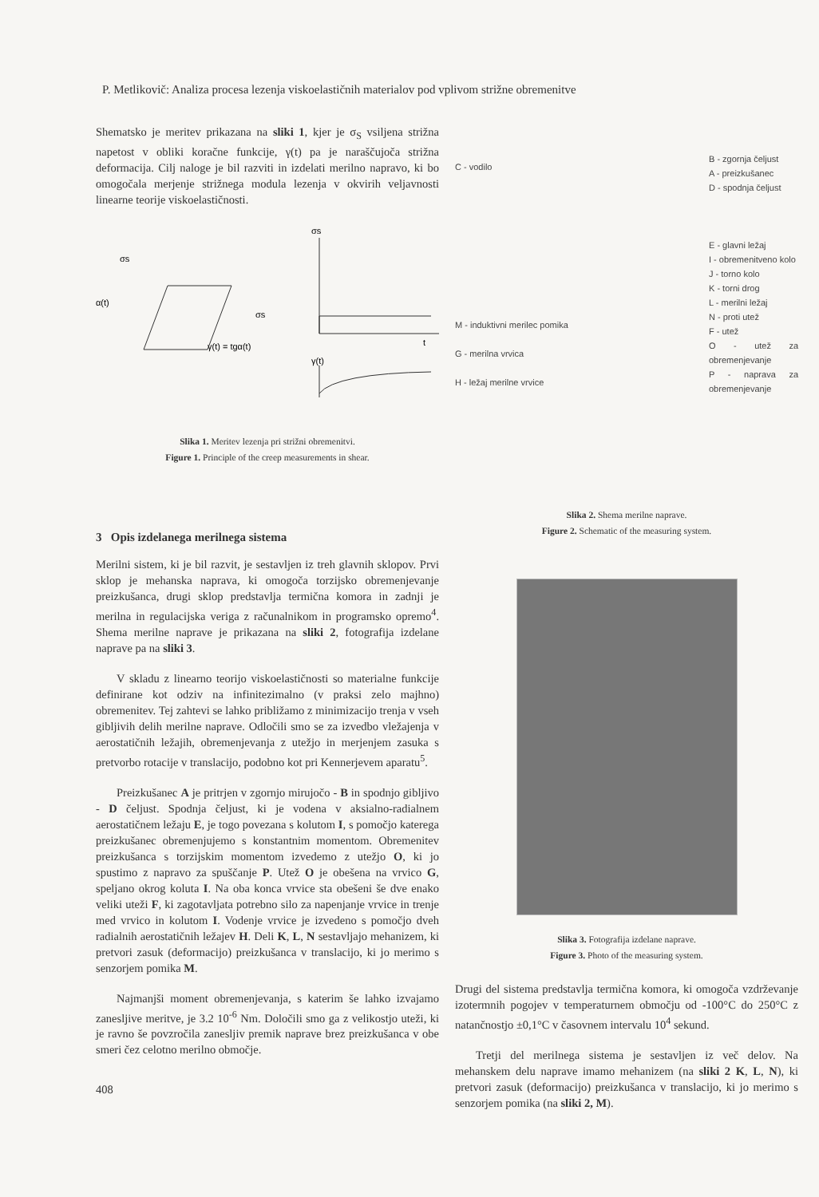P. Metlikovič: Analiza procesa lezenja viskoelastičnih materialov pod vplivom strižne obremenitve
Shematsko je meritev prikazana na sliki 1, kjer je σ<sub>S</sub> vsiljena strižna napetost v obliki koračne funkcije, γ(t) pa je naraščujoča strižna deformacija. Cilj naloge je bil razviti in izdelati merilno napravo, ki bo omogočala merjenje strižnega modula lezenja v okvirih veljavnosti linearne teorije viskoelastičnosti.
σs
α(t)
σs
γ(t) = tgα(t)
σs
t
γ(t)
Slika 1. Meritev lezenja pri strižni obremenitvi.
Figure 1. Principle of the creep measurements in shear.
3 Opis izdelanega merilnega sistema
Merilni sistem, ki je bil razvit, je sestavljen iz treh glavnih sklopov. Prvi sklop je mehanska naprava, ki omogoča torzijsko obremenjevanje preizkušanca, drugi sklop predstavlja termična komora in zadnji je merilna in regulacijska veriga z računalnikom in programsko opremo<sup>4</sup>. Shema merilne naprave je prikazana na sliki 2, fotografija izdelane naprave pa na sliki 3.
V skladu z linearno teorijo viskoelastičnosti so materialne funkcije definirane kot odziv na infinitezimalno (v praksi zelo majhno) obremenitev. Tej zahtevi se lahko približamo z minimizacijo trenja v vseh gibljivih delih merilne naprave. Odločili smo se za izvedbo vležajenja v aerostatičnih ležajih, obremenjevanja z utežjo in merjenjem zasuka s pretvorbo rotacije v translacijo, podobno kot pri Kennerjevem aparatu<sup>5</sup>.
Preizkušanec A je pritrjen v zgornjo mirujočo - B in spodnjo gibljivo - D čeljust. Spodnja čeljust, ki je vodena v aksialno-radialnem aerostatičnem ležaju E, je togo povezana s kolutom I, s pomočjo katerega preizkušanec obremenjujemo s konstantnim momentom. Obremenitev preizkušanca s torzijskim momentom izvedemo z utežjo O, ki jo spustimo z napravo za spuščanje P. Utež O je obešena na vrvico G, speljano okrog koluta I. Na oba konca vrvice sta obešeni še dve enako veliki uteži F, ki zagotavljata potrebno silo za napenjanje vrvice in trenje med vrvico in kolutom I. Vodenje vrvice je izvedeno s pomočjo dveh radialnih aerostatičnih ležajev H. Deli K, L, N sestavljajo mehanizem, ki pretvori zasuk (deformacijo) preizkušanca v translacijo, ki jo merimo s senzorjem pomika M.
Najmanjši moment obremenjevanja, s katerim še lahko izvajamo zanesljive meritve, je 3.2 10<sup>-6</sup> Nm. Določili smo ga z velikostjo uteži, ki je ravno še povzročila zanesljiv premik naprave brez preizkušanca v obe smeri čez celotno merilno območje.
408
C - vodilo
M - induktivni merilec pomika
G - merilna vrvica
H - ležaj merilne vrvice
B - zgornja čeljust
A - preizkušanec
D - spodnja čeljust
E - glavni ležaj
I - obremenitveno kolo
J - torno kolo
K - torni drog
L - merilni ležaj
N - proti utež
F - utež
O - utež za obremenjevanje
P - naprava za obremenjevanje
Slika 2. Shema merilne naprave.
Figure 2. Schematic of the measuring system.
Slika 3. Fotografija izdelane naprave.
Figure 3. Photo of the measuring system.
Drugi del sistema predstavlja termična komora, ki omogoča vzdrževanje izotermnih pogojev v temperaturnem območju od -100°C do 250°C z natančnostjo ±0,1°C v časovnem intervalu 10<sup>4</sup> sekund.
Tretji del merilnega sistema je sestavljen iz več delov. Na mehanskem delu naprave imamo mehanizem (na sliki 2 K, L, N), ki pretvori zasuk (deformacijo) preizkušanca v translacijo, ki jo merimo s senzorjem pomika (na sliki 2, M).